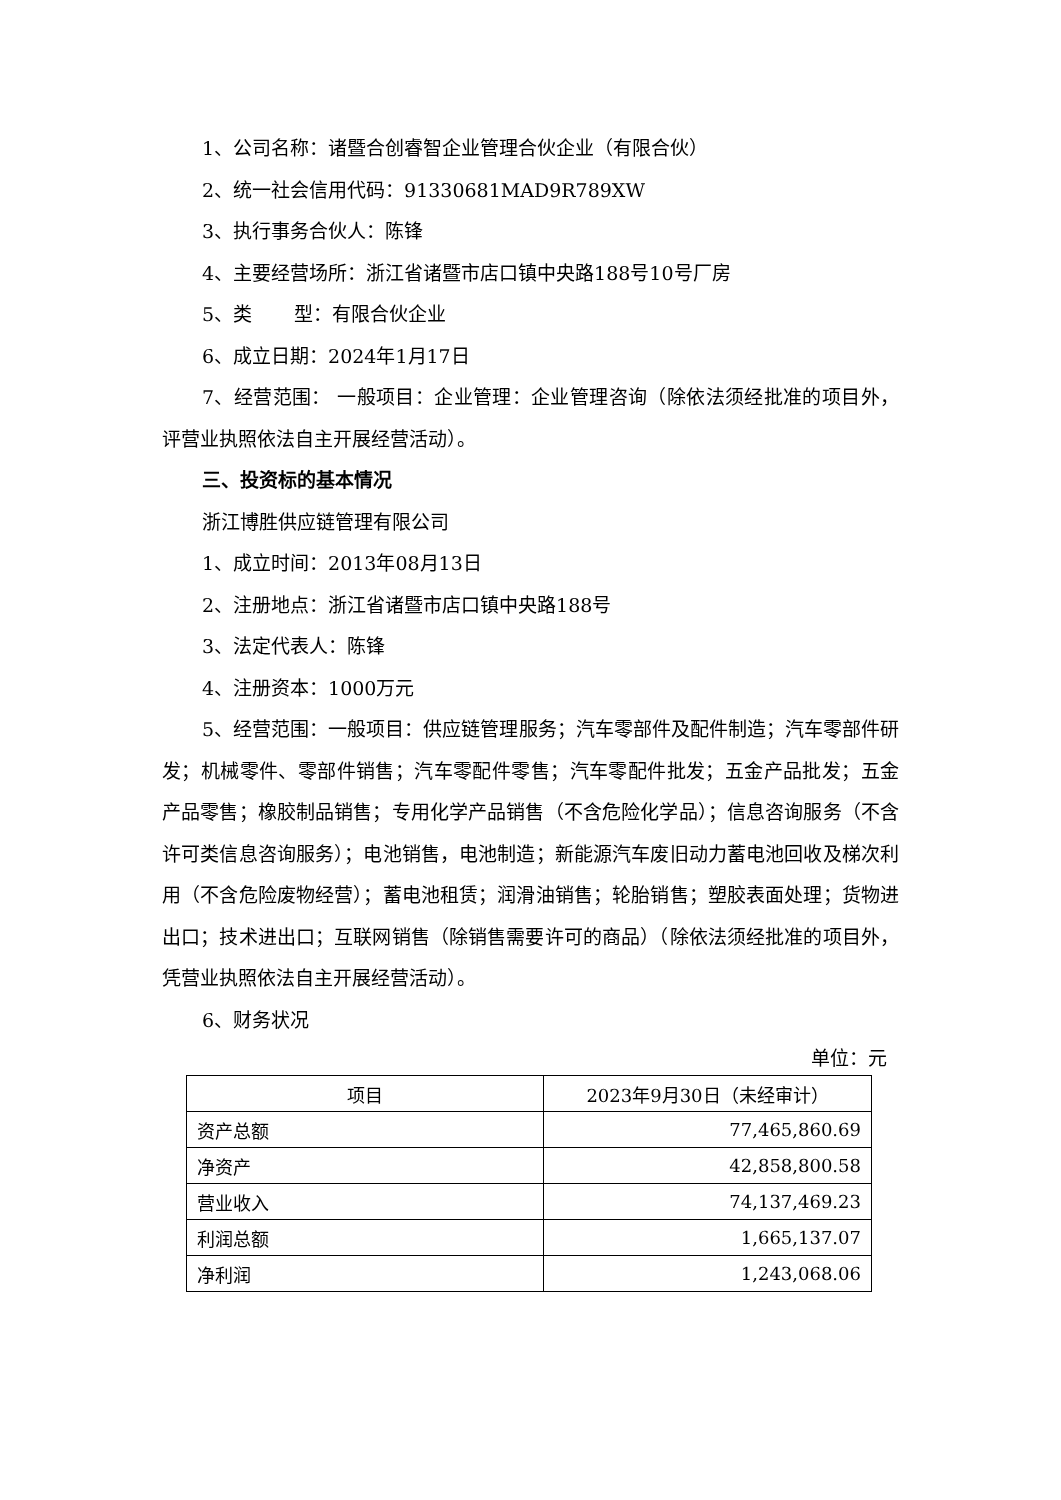1、公司名称：诸暨合创睿智企业管理合伙企业（有限合伙）
2、统一社会信用代码：91330681MAD9R789XW
3、执行事务合伙人：陈锋
4、主要经营场所：浙江省诸暨市店口镇中央路188号10号厂房
5、类 型：有限合伙企业
6、成立日期：2024年1月17日
7、经营范围： 一般项目：企业管理：企业管理咨询（除依法须经批准的项目外，评营业执照依法自主开展经营活动）。
三、投资标的基本情况
浙江博胜供应链管理有限公司
1、成立时间：2013年08月13日
2、注册地点：浙江省诸暨市店口镇中央路188号
3、法定代表人：陈锋
4、注册资本：1000万元
5、经营范围：一般项目：供应链管理服务；汽车零部件及配件制造；汽车零部件研发；机械零件、零部件销售；汽车零配件零售；汽车零配件批发；五金产品批发；五金产品零售；橡胶制品销售；专用化学产品销售（不含危险化学品）；信息咨询服务（不含许可类信息咨询服务）；电池销售，电池制造；新能源汽车废旧动力蓄电池回收及梯次利用（不含危险废物经营）；蓄电池租赁；润滑油销售；轮胎销售；塑胶表面处理；货物进出口；技术进出口；互联网销售（除销售需要许可的商品）（除依法须经批准的项目外，凭营业执照依法自主开展经营活动）。
6、财务状况
单位：元
| 项目 | 2023年9月30日（未经审计） |
| --- | --- |
| 资产总额 | 77,465,860.69 |
| 净资产 | 42,858,800.58 |
| 营业收入 | 74,137,469.23 |
| 利润总额 | 1,665,137.07 |
| 净利润 | 1,243,068.06 |